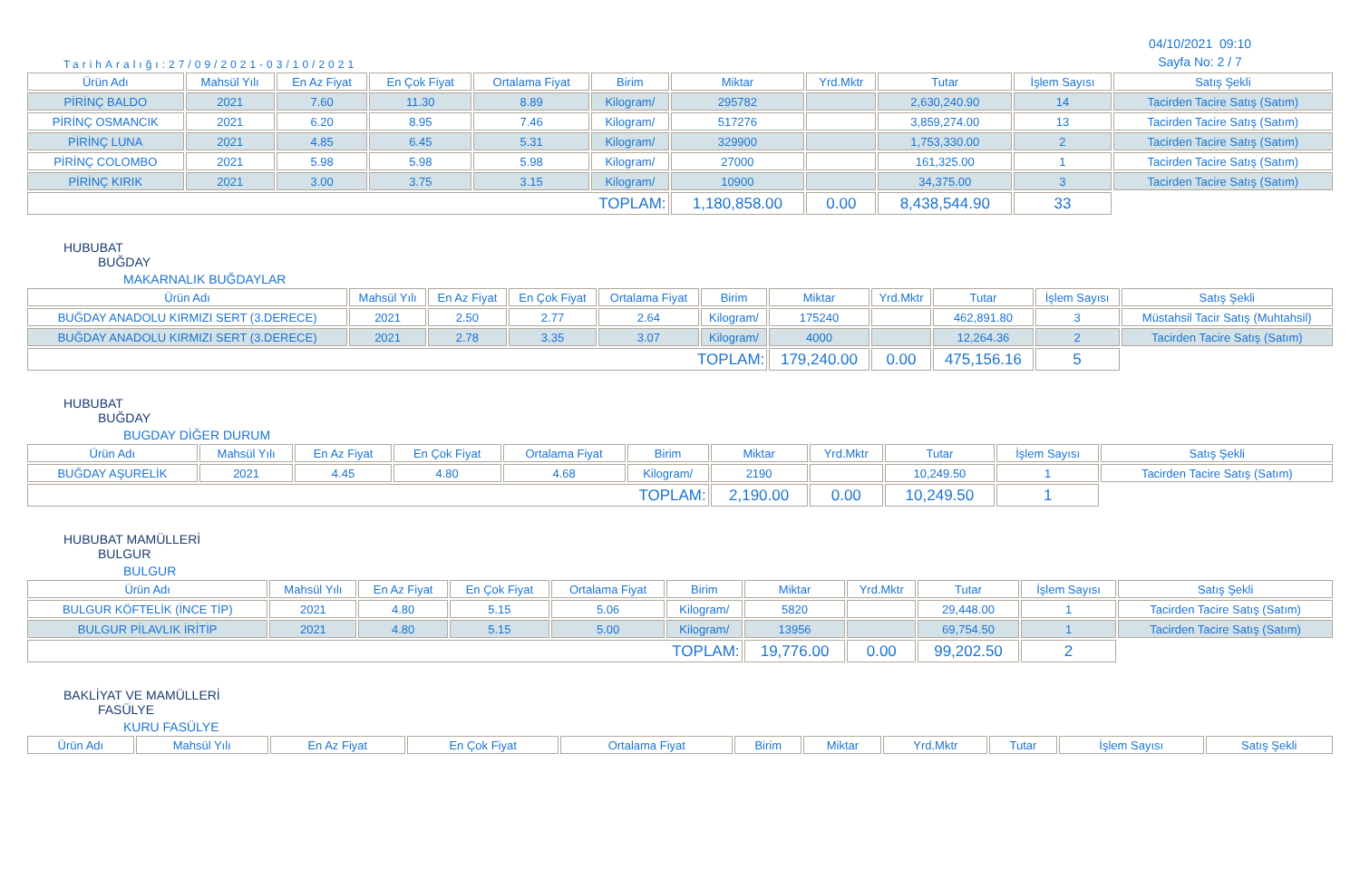TarihAralığı:27/09/2021-03/10/2021
04/10/2021 09:10
Sayfa No: 2 / 7
| Ürün Adı | Mahsül Yılı | En Az Fiyat | En Çok Fiyat | Ortalama Fiyat | Birim | Miktar | Yrd.Mktr | Tutar | İşlem Sayısı | Satış Şekli |
| --- | --- | --- | --- | --- | --- | --- | --- | --- | --- | --- |
| PİRİNÇ BALDO | 2021 | 7.60 | 11.30 | 8.89 | Kilogram/ | 295782 | | 2,630,240.90 | 14 | Tacirden Tacire Satış (Satım) |
| PİRİNÇ OSMANCIK | 2021 | 6.20 | 8.95 | 7.46 | Kilogram/ | 517276 | | 3,859,274.00 | 13 | Tacirden Tacire Satış (Satım) |
| PİRİNÇ LUNA | 2021 | 4.85 | 6.45 | 5.31 | Kilogram/ | 329900 | | 1,753,330.00 | 2 | Tacirden Tacire Satış (Satım) |
| PİRİNÇ COLOMBO | 2021 | 5.98 | 5.98 | 5.98 | Kilogram/ | 27000 | | 161,325.00 | 1 | Tacirden Tacire Satış (Satım) |
| PİRİNÇ KIRIK | 2021 | 3.00 | 3.75 | 3.15 | Kilogram/ | 10900 | | 34,375.00 | 3 | Tacirden Tacire Satış (Satım) |
| TOPLAM: | | | | | | 1,180,858.00 | 0.00 | 8,438,544.90 | 33 | |
HUBUBAT
BUĞDAY
MAKARNALIK BUĞDAYLAR
| Ürün Adı | Mahsül Yılı | En Az Fiyat | En Çok Fiyat | Ortalama Fiyat | Birim | Miktar | Yrd.Mktr | Tutar | İşlem Sayısı | Satış Şekli |
| --- | --- | --- | --- | --- | --- | --- | --- | --- | --- | --- |
| BUĞDAY ANADOLU KIRMIZI SERT (3.DERECE) | 2021 | 2.50 | 2.77 | 2.64 | Kilogram/ | 175240 | | 462,891.80 | 3 | Müstahsil Tacir Satış (Muhtahsil) |
| BUĞDAY ANADOLU KIRMIZI SERT (3.DERECE) | 2021 | 2.78 | 3.35 | 3.07 | Kilogram/ | 4000 | | 12,264.36 | 2 | Tacirden Tacire Satış (Satım) |
| TOPLAM: | | | | | | 179,240.00 | 0.00 | 475,156.16 | 5 | |
HUBUBAT
BUĞDAY
BUGDAY DİĞER DURUM
| Ürün Adı | Mahsül Yılı | En Az Fiyat | En Çok Fiyat | Ortalama Fiyat | Birim | Miktar | Yrd.Mktr | Tutar | İşlem Sayısı | Satış Şekli |
| --- | --- | --- | --- | --- | --- | --- | --- | --- | --- | --- |
| BUĞDAY AŞURELİK | 2021 | 4.45 | 4.80 | 4.68 | Kilogram/ | 2190 | | 10,249.50 | 1 | Tacirden Tacire Satış (Satım) |
| TOPLAM: | | | | | | 2,190.00 | 0.00 | 10,249.50 | 1 | |
HUBUBAT MAMÜLLERİ
BULGUR
BULGUR
| Ürün Adı | Mahsül Yılı | En Az Fiyat | En Çok Fiyat | Ortalama Fiyat | Birim | Miktar | Yrd.Mktr | Tutar | İşlem Sayısı | Satış Şekli |
| --- | --- | --- | --- | --- | --- | --- | --- | --- | --- | --- |
| BULGUR KÖFTELİK (İNCE TİP) | 2021 | 4.80 | 5.15 | 5.06 | Kilogram/ | 5820 | | 29,448.00 | 1 | Tacirden Tacire Satış (Satım) |
| BULGUR PİLAVLIK İRİTİP | 2021 | 4.80 | 5.15 | 5.00 | Kilogram/ | 13956 | | 69,754.50 | 1 | Tacirden Tacire Satış (Satım) |
| TOPLAM: | | | | | | 19,776.00 | 0.00 | 99,202.50 | 2 | |
BAKLİYAT VE MAMÜLLERİ
FASÜLYE
KURU FASÜLYE
| Ürün Adı | Mahsül Yılı | En Az Fiyat | En Çok Fiyat | Ortalama Fiyat | Birim | Miktar | Yrd.Mktr | Tutar | İşlem Sayısı | Satış Şekli |
| --- | --- | --- | --- | --- | --- | --- | --- | --- | --- | --- |